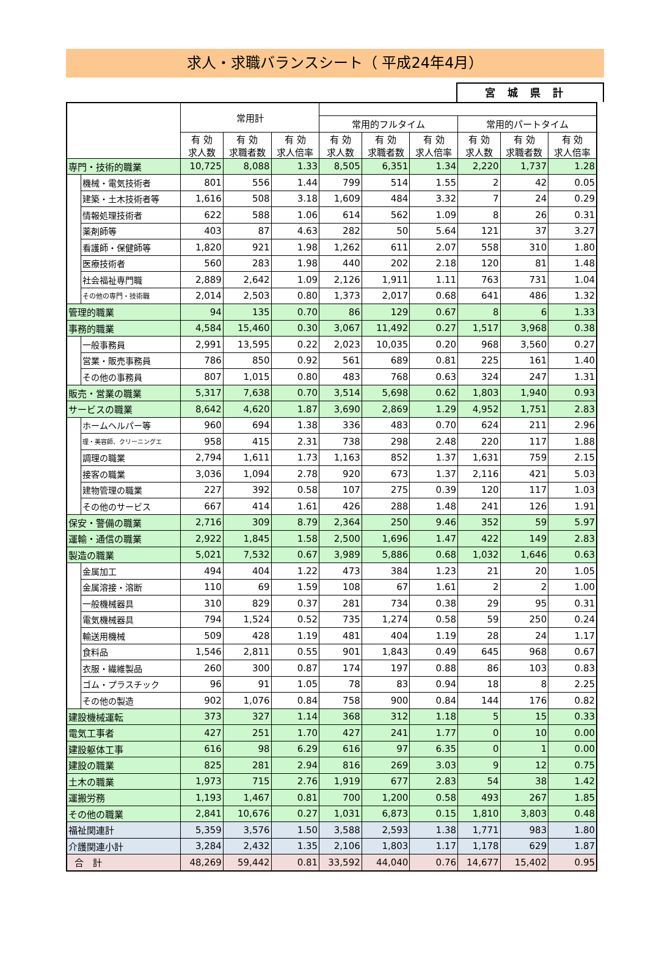求人・求職バランスシート（ 平成24年4月）
宮城県計
| | | 常用計 | | | | | | | | |
| --- | --- | --- | --- | --- | --- | --- | --- | --- | --- | --- |
| | | | | | 常用的フルタイム | | | 常用的パートタイム | | |
| | | 有 効 求人数 | 有 効 求職者数 | 有 効 求人倍率 | 有 効 求人数 | 有 効 求職者数 | 有 効 求人倍率 | 有 効 求人数 | 有 効 求職者数 | 有 効 求人倍率 |
| 専門・技術的職業 | | 10,725 | 8,088 | 1.33 | 8,505 | 6,351 | 1.34 | 2,220 | 1,737 | 1.28 |
| | 機械・電気技術者 | 801 | 556 | 1.44 | 799 | 514 | 1.55 | 2 | 42 | 0.05 |
| | 建築・土木技術者等 | 1,616 | 508 | 3.18 | 1,609 | 484 | 3.32 | 7 | 24 | 0.29 |
| | 情報処理技術者 | 622 | 588 | 1.06 | 614 | 562 | 1.09 | 8 | 26 | 0.31 |
| | 薬剤師等 | 403 | 87 | 4.63 | 282 | 50 | 5.64 | 121 | 37 | 3.27 |
| | 看護師・保健師等 | 1,820 | 921 | 1.98 | 1,262 | 611 | 2.07 | 558 | 310 | 1.80 |
| | 医療技術者 | 560 | 283 | 1.98 | 440 | 202 | 2.18 | 120 | 81 | 1.48 |
| | 社会福祉専門職 | 2,889 | 2,642 | 1.09 | 2,126 | 1,911 | 1.11 | 763 | 731 | 1.04 |
| | その他の専門・技術職 | 2,014 | 2,503 | 0.80 | 1,373 | 2,017 | 0.68 | 641 | 486 | 1.32 |
| 管理的職業 | | 94 | 135 | 0.70 | 86 | 129 | 0.67 | 8 | 6 | 1.33 |
| 事務的職業 | | 4,584 | 15,460 | 0.30 | 3,067 | 11,492 | 0.27 | 1,517 | 3,968 | 0.38 |
| | 一般事務員 | 2,991 | 13,595 | 0.22 | 2,023 | 10,035 | 0.20 | 968 | 3,560 | 0.27 |
| | 営業・販売事務員 | 786 | 850 | 0.92 | 561 | 689 | 0.81 | 225 | 161 | 1.40 |
| | その他の事務員 | 807 | 1,015 | 0.80 | 483 | 768 | 0.63 | 324 | 247 | 1.31 |
| 販売・営業の職業 | | 5,317 | 7,638 | 0.70 | 3,514 | 5,698 | 0.62 | 1,803 | 1,940 | 0.93 |
| サービスの職業 | | 8,642 | 4,620 | 1.87 | 3,690 | 2,869 | 1.29 | 4,952 | 1,751 | 2.83 |
| | ホームヘルパー等 | 960 | 694 | 1.38 | 336 | 483 | 0.70 | 624 | 211 | 2.96 |
| | 理・美容師、クリーニングエ | 958 | 415 | 2.31 | 738 | 298 | 2.48 | 220 | 117 | 1.88 |
| | 調理の職業 | 2,794 | 1,611 | 1.73 | 1,163 | 852 | 1.37 | 1,631 | 759 | 2.15 |
| | 接客の職業 | 3,036 | 1,094 | 2.78 | 920 | 673 | 1.37 | 2,116 | 421 | 5.03 |
| | 建物管理の職業 | 227 | 392 | 0.58 | 107 | 275 | 0.39 | 120 | 117 | 1.03 |
| | その他のサービス | 667 | 414 | 1.61 | 426 | 288 | 1.48 | 241 | 126 | 1.91 |
| 保安・警備の職業 | | 2,716 | 309 | 8.79 | 2,364 | 250 | 9.46 | 352 | 59 | 5.97 |
| 運輸・通信の職業 | | 2,922 | 1,845 | 1.58 | 2,500 | 1,696 | 1.47 | 422 | 149 | 2.83 |
| 製造の職業 | | 5,021 | 7,532 | 0.67 | 3,989 | 5,886 | 0.68 | 1,032 | 1,646 | 0.63 |
| | 金属加工 | 494 | 404 | 1.22 | 473 | 384 | 1.23 | 21 | 20 | 1.05 |
| | 金属溶接・溶断 | 110 | 69 | 1.59 | 108 | 67 | 1.61 | 2 | 2 | 1.00 |
| | 一般機械器具 | 310 | 829 | 0.37 | 281 | 734 | 0.38 | 29 | 95 | 0.31 |
| | 電気機械器具 | 794 | 1,524 | 0.52 | 735 | 1,274 | 0.58 | 59 | 250 | 0.24 |
| | 輸送用機械 | 509 | 428 | 1.19 | 481 | 404 | 1.19 | 28 | 24 | 1.17 |
| | 食料品 | 1,546 | 2,811 | 0.55 | 901 | 1,843 | 0.49 | 645 | 968 | 0.67 |
| | 衣服・繊維製品 | 260 | 300 | 0.87 | 174 | 197 | 0.88 | 86 | 103 | 0.83 |
| | ゴム・プラスチック | 96 | 91 | 1.05 | 78 | 83 | 0.94 | 18 | 8 | 2.25 |
| | その他の製造 | 902 | 1,076 | 0.84 | 758 | 900 | 0.84 | 144 | 176 | 0.82 |
| 建設機械運転 | | 373 | 327 | 1.14 | 368 | 312 | 1.18 | 5 | 15 | 0.33 |
| 電気工事者 | | 427 | 251 | 1.70 | 427 | 241 | 1.77 | 0 | 10 | 0.00 |
| 建設躯体工事 | | 616 | 98 | 6.29 | 616 | 97 | 6.35 | 0 | 1 | 0.00 |
| 建設の職業 | | 825 | 281 | 2.94 | 816 | 269 | 3.03 | 9 | 12 | 0.75 |
| 土木の職業 | | 1,973 | 715 | 2.76 | 1,919 | 677 | 2.83 | 54 | 38 | 1.42 |
| 運搬労務 | | 1,193 | 1,467 | 0.81 | 700 | 1,200 | 0.58 | 493 | 267 | 1.85 |
| その他の職業 | | 2,841 | 10,676 | 0.27 | 1,031 | 6,873 | 0.15 | 1,810 | 3,803 | 0.48 |
| 福祉関連計 | | 5,359 | 3,576 | 1.50 | 3,588 | 2,593 | 1.38 | 1,771 | 983 | 1.80 |
| 介護関連小計 | | 3,284 | 2,432 | 1.35 | 2,106 | 1,803 | 1.17 | 1,178 | 629 | 1.87 |
| 合 計 | | 48,269 | 59,442 | 0.81 | 33,592 | 44,040 | 0.76 | 14,677 | 15,402 | 0.95 |